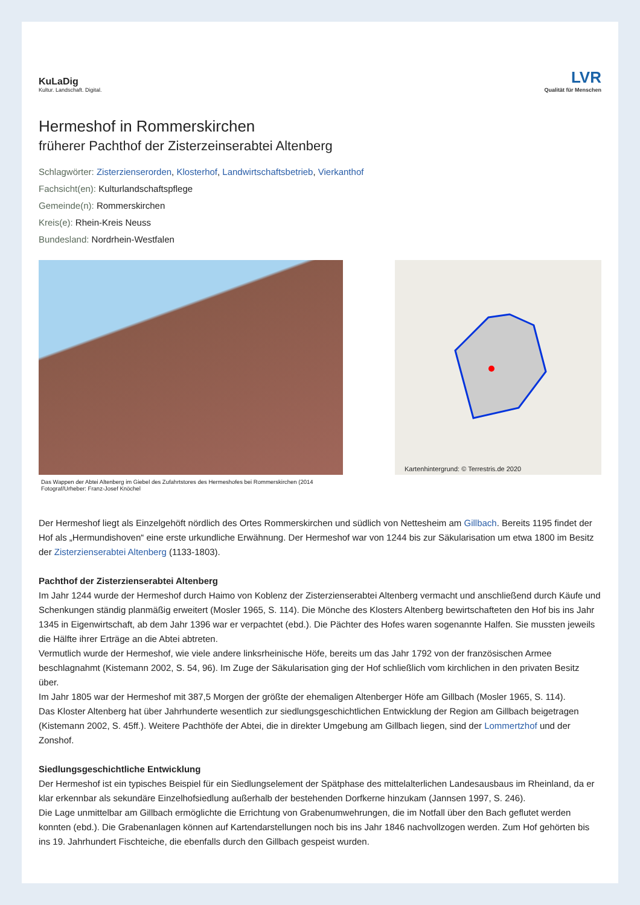KuLaDig
Kultur. Landschaft. Digital.
LVR
Qualität für Menschen
Hermeshof in Rommerskirchen
früherer Pachthof der Zisterzeinserabtei Altenberg
Schlagwörter: Zisterzienserorden, Klosterhof, Landwirtschaftsbetrieb, Vierkanthof
Fachsicht(en): Kulturlandschaftspflege
Gemeinde(n): Rommerskirchen
Kreis(e): Rhein-Kreis Neuss
Bundesland: Nordrhein-Westfalen
Das Wappen der Abtei Altenberg im Giebel des Zufahrtstores des Hermeshofes bei Rommerskirchen (2014
Fotograf/Urheber: Franz-Josef Knöchel
Kartenhintergrund: © Terrestris.de 2020
Der Hermeshof liegt als Einzelgehöft nördlich des Ortes Rommerskirchen und südlich von Nettesheim am Gillbach. Bereits 1195 findet der Hof als „Hermundishoven“ eine erste urkundliche Erwähnung. Der Hermeshof war von 1244 bis zur Säkularisation um etwa 1800 im Besitz der Zisterzienserabtei Altenberg (1133-1803).
Pachthof der Zisterzienserabtei Altenberg
Im Jahr 1244 wurde der Hermeshof durch Haimo von Koblenz der Zisterzienserabtei Altenberg vermacht und anschließend durch Käufe und Schenkungen ständig planmäßig erweitert (Mosler 1965, S. 114). Die Mönche des Klosters Altenberg bewirtschafteten den Hof bis ins Jahr 1345 in Eigenwirtschaft, ab dem Jahr 1396 war er verpachtet (ebd.). Die Pächter des Hofes waren sogenannte Halfen. Sie mussten jeweils die Hälfte ihrer Erträge an die Abtei abtreten.
Vermutlich wurde der Hermeshof, wie viele andere linksrheinische Höfe, bereits um das Jahr 1792 von der französischen Armee beschlagnahmt (Kistemann 2002, S. 54, 96). Im Zuge der Säkularisation ging der Hof schließlich vom kirchlichen in den privaten Besitz über.
Im Jahr 1805 war der Hermeshof mit 387,5 Morgen der größte der ehemaligen Altenberger Höfe am Gillbach (Mosler 1965, S. 114).
Das Kloster Altenberg hat über Jahrhunderte wesentlich zur siedlungsgeschichtlichen Entwicklung der Region am Gillbach beigetragen (Kistemann 2002, S. 45ff.). Weitere Pachthöfe der Abtei, die in direkter Umgebung am Gillbach liegen, sind der Lommertzhof und der Zonshof.
Siedlungsgeschichtliche Entwicklung
Der Hermeshof ist ein typisches Beispiel für ein Siedlungselement der Spätphase des mittelalterlichen Landesausbaus im Rheinland, da er klar erkennbar als sekundäre Einzelhofsiedlung außerhalb der bestehenden Dorfkerne hinzukam (Jannsen 1997, S. 246).
Die Lage unmittelbar am Gillbach ermöglichte die Errichtung von Grabenumwehrungen, die im Notfall über den Bach geflutet werden konnten (ebd.). Die Grabenanlagen können auf Kartendarstellungen noch bis ins Jahr 1846 nachvollzogen werden. Zum Hof gehörten bis ins 19. Jahrhundert Fischteiche, die ebenfalls durch den Gillbach gespeist wurden.